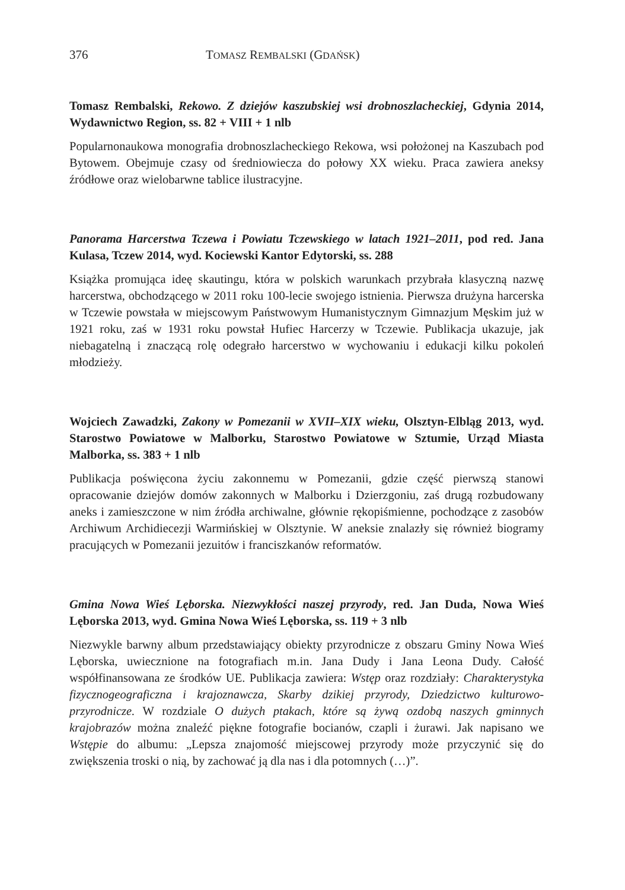376 TOMASZ REMBALSKI (GDAŃSK)
Tomasz Rembalski, Rekowo. Z dziejów kaszubskiej wsi drobnoszlacheckiej, Gdynia 2014, Wydawnictwo Region, ss. 82 + VIII + 1 nlb
Popularnonaukowa monografia drobnoszlacheckiego Rekowa, wsi położonej na Kaszubach pod Bytowem. Obejmuje czasy od średniowiecza do połowy XX wieku. Praca zawiera aneksy źródłowe oraz wielobarwne tablice ilustracyjne.
Panorama Harcerstwa Tczewa i Powiatu Tczewskiego w latach 1921–2011, pod red. Jana Kulasa, Tczew 2014, wyd. Kociewski Kantor Edytorski, ss. 288
Książka promująca ideę skautingu, która w polskich warunkach przybrała klasyczną nazwę harcerstwa, obchodzącego w 2011 roku 100-lecie swojego istnienia. Pierwsza drużyna harcerska w Tczewie powstała w miejscowym Państwowym Humanistycznym Gimnazjum Męskim już w 1921 roku, zaś w 1931 roku powstał Hufiec Harcerzy w Tczewie. Publikacja ukazuje, jak niebagatelną i znaczącą rolę odegrało harcerstwo w wychowaniu i edukacji kilku pokoleń młodzieży.
Wojciech Zawadzki, Zakony w Pomezanii w XVII–XIX wieku, Olsztyn-Elbląg 2013, wyd. Starostwo Powiatowe w Malborku, Starostwo Powiatowe w Sztumie, Urząd Miasta Malborka, ss. 383 + 1 nlb
Publikacja poświęcona życiu zakonnemu w Pomezanii, gdzie część pierwszą stanowi opracowanie dziejów domów zakonnych w Malborku i Dzierzgoniu, zaś drugą rozbudowany aneks i zamieszczone w nim źródła archiwalne, głównie rękopiśmienne, pochodzące z zasobów Archiwum Archidiecezji Warmińskiej w Olsztynie. W aneksie znalazły się również biogramy pracujących w Pomezanii jezuitów i franciszkanów reformatów.
Gmina Nowa Wieś Lęborska. Niezwykłości naszej przyrody, red. Jan Duda, Nowa Wieś Lęborska 2013, wyd. Gmina Nowa Wieś Lęborska, ss. 119 + 3 nlb
Niezwykle barwny album przedstawiający obiekty przyrodnicze z obszaru Gminy Nowa Wieś Lęborska, uwiecznione na fotografiach m.in. Jana Dudy i Jana Leona Dudy. Całość współfinansowana ze środków UE. Publikacja zawiera: Wstęp oraz rozdziały: Charakterystyka fizycznogeograficzna i krajoznawcza, Skarby dzikiej przyrody, Dziedzictwo kulturowo-przyrodnicze. W rozdziale O dużych ptakach, które są żywą ozdobą naszych gminnych krajobrazów można znaleźć piękne fotografie bocianów, czapli i żurawi. Jak napisano we Wstępie do albumu: „Lepsza znajomość miejscowej przyrody może przyczynić się do zwiększenia troski o nią, by zachować ją dla nas i dla potomnych (…)”.